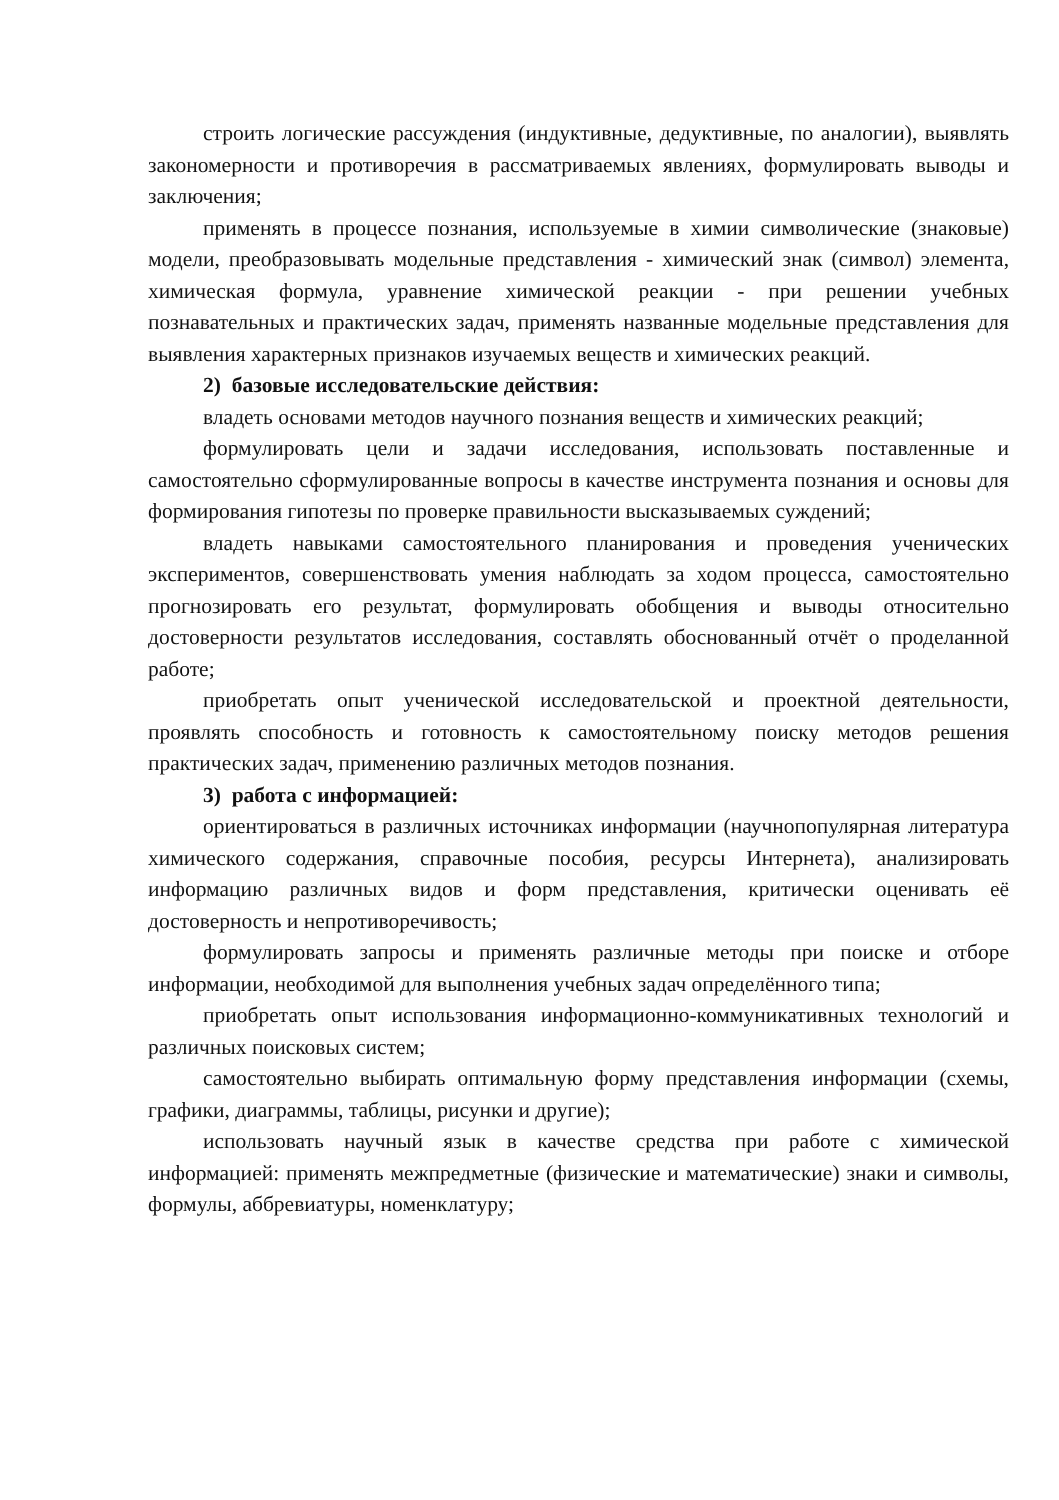строить логические рассуждения (индуктивные, дедуктивные, по аналогии), выявлять закономерности и противоречия в рассматриваемых явлениях, формулировать выводы и заключения;
применять в процессе познания, используемые в химии символические (знаковые) модели, преобразовывать модельные представления - химический знак (символ) элемента, химическая формула, уравнение химической реакции - при решении учебных познавательных и практических задач, применять названные модельные представления для выявления характерных признаков изучаемых веществ и химических реакций.
2) базовые исследовательские действия:
владеть основами методов научного познания веществ и химических реакций;
формулировать цели и задачи исследования, использовать поставленные и самостоятельно сформулированные вопросы в качестве инструмента познания и основы для формирования гипотезы по проверке правильности высказываемых суждений;
владеть навыками самостоятельного планирования и проведения ученических экспериментов, совершенствовать умения наблюдать за ходом процесса, самостоятельно прогнозировать его результат, формулировать обобщения и выводы относительно достоверности результатов исследования, составлять обоснованный отчёт о проделанной работе;
приобретать опыт ученической исследовательской и проектной деятельности, проявлять способность и готовность к самостоятельному поиску методов решения практических задач, применению различных методов познания.
3) работа с информацией:
ориентироваться в различных источниках информации (научнопопулярная литература химического содержания, справочные пособия, ресурсы Интернета), анализировать информацию различных видов и форм представления, критически оценивать её достоверность и непротиворечивость;
формулировать запросы и применять различные методы при поиске и отборе информации, необходимой для выполнения учебных задач определённого типа;
приобретать опыт использования информационно-коммуникативных технологий и различных поисковых систем;
самостоятельно выбирать оптимальную форму представления информации (схемы, графики, диаграммы, таблицы, рисунки и другие);
использовать научный язык в качестве средства при работе с химической информацией: применять межпредметные (физические и математические) знаки и символы, формулы, аббревиатуры, номенклатуру;